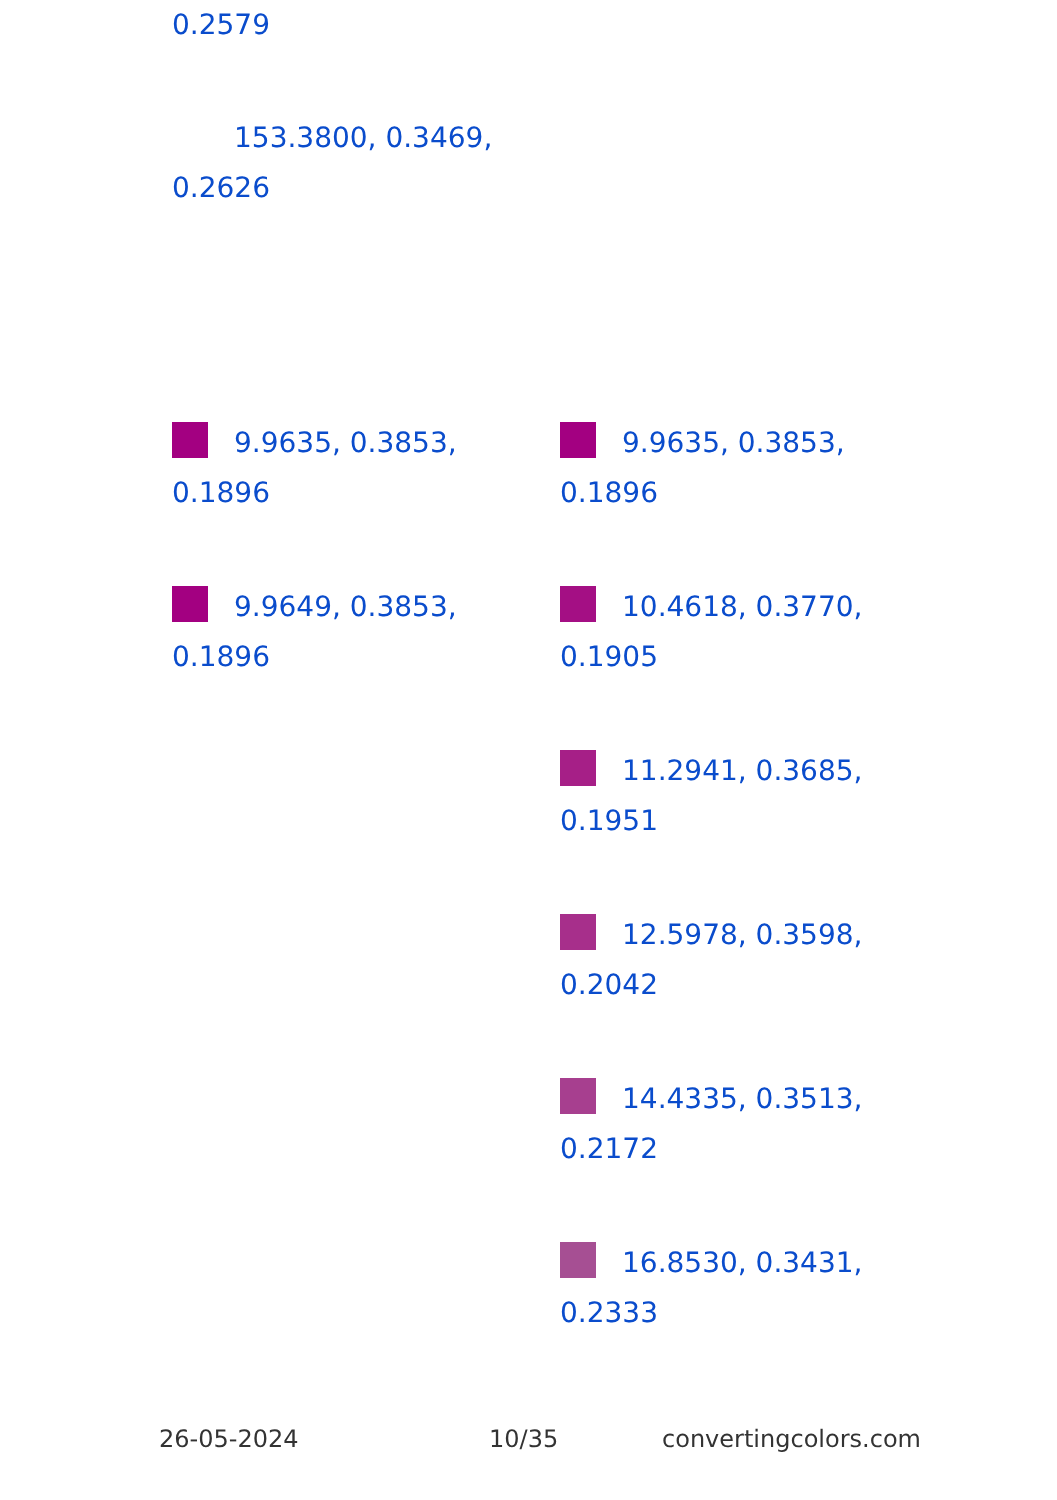0.2579
153.3800, 0.3469, 0.2626
9.9635, 0.3853, 0.1896
9.9635, 0.3853, 0.1896
9.9649, 0.3853, 0.1896
10.4618, 0.3770, 0.1905
11.2941, 0.3685, 0.1951
12.5978, 0.3598, 0.2042
14.4335, 0.3513, 0.2172
16.8530, 0.3431, 0.2333
26-05-2024 10/35 convertingcolors.com